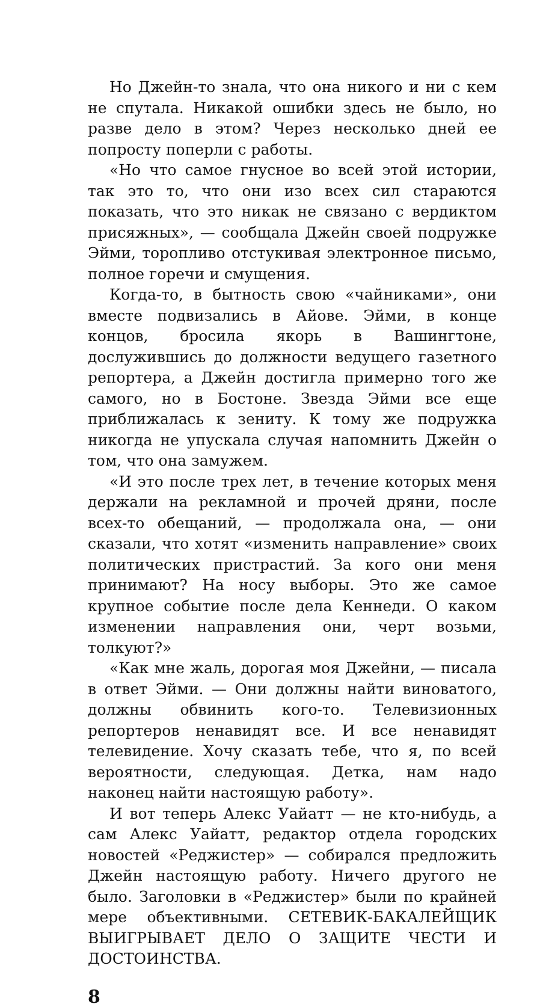Но Джейн-то знала, что она никого и ни с кем не спутала. Никакой ошибки здесь не было, но разве дело в этом? Через несколько дней ее попросту поперли с работы.
«Но что самое гнусное во всей этой истории, так это то, что они изо всех сил стараются показать, что это никак не связано с вердиктом присяжных», — сообщала Джейн своей подружке Эйми, торопливо отстукивая электронное письмо, полное горечи и смущения.
Когда-то, в бытность свою «чайниками», они вместе подвизались в Айове. Эйми, в конце концов, бросила якорь в Вашингтоне, дослужившись до должности ведущего газетного репортера, а Джейн достигла примерно того же самого, но в Бостоне. Звезда Эйми все еще приближалась к зениту. К тому же подружка никогда не упускала случая напомнить Джейн о том, что она замужем.
«И это после трех лет, в течение которых меня держали на рекламной и прочей дряни, после всех-то обещаний, — продолжала она, — они сказали, что хотят «изменить направление» своих политических пристрастий. За кого они меня принимают? На носу выборы. Это же самое крупное событие после дела Кеннеди. О каком изменении направления они, черт возьми, толкуют?»
«Как мне жаль, дорогая моя Джейни, — писала в ответ Эйми. — Они должны найти виноватого, должны обвинить кого-то. Телевизионных репортеров ненавидят все. И все ненавидят телевидение. Хочу сказать тебе, что я, по всей вероятности, следующая. Детка, нам надо наконец найти настоящую работу».
И вот теперь Алекс Уайатт — не кто-нибудь, а сам Алекс Уайатт, редактор отдела городских новостей «Реджистер» — собирался предложить Джейн настоящую работу. Ничего другого не было. Заголовки в «Реджистер» были по крайней мере объективными. СЕТЕВИК-БАКАЛЕЙЩИК ВЫИГРЫВАЕТ ДЕЛО О ЗАЩИТЕ ЧЕСТИ И ДОСТОИНСТВА.
8